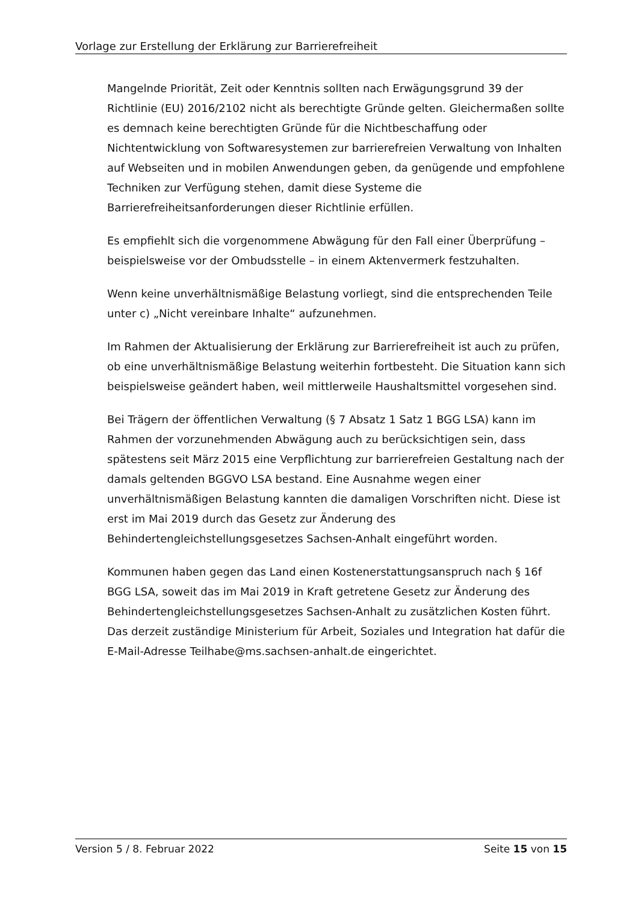Vorlage zur Erstellung der Erklärung zur Barrierefreiheit
Mangelnde Priorität, Zeit oder Kenntnis sollten nach Erwägungsgrund 39 der Richtlinie (EU) 2016/2102 nicht als berechtigte Gründe gelten. Gleichermaßen sollte es demnach keine berechtigten Gründe für die Nichtbeschaffung oder Nichtentwicklung von Softwaresystemen zur barrierefreien Verwaltung von Inhalten auf Webseiten und in mobilen Anwendungen geben, da genügende und empfohlene Techniken zur Verfügung stehen, damit diese Systeme die Barrierefreiheitsanforderungen dieser Richtlinie erfüllen.
Es empfiehlt sich die vorgenommene Abwägung für den Fall einer Überprüfung – beispielsweise vor der Ombudsstelle – in einem Aktenvermerk festzuhalten.
Wenn keine unverhältnismäßige Belastung vorliegt, sind die entsprechenden Teile unter c) „Nicht vereinbare Inhalte“ aufzunehmen.
Im Rahmen der Aktualisierung der Erklärung zur Barrierefreiheit ist auch zu prüfen, ob eine unverhältnismäßige Belastung weiterhin fortbesteht. Die Situation kann sich beispielsweise geändert haben, weil mittlerweile Haushaltsmittel vorgesehen sind.
Bei Trägern der öffentlichen Verwaltung (§ 7 Absatz 1 Satz 1 BGG LSA) kann im Rahmen der vorzunehmenden Abwägung auch zu berücksichtigen sein, dass spätestens seit März 2015 eine Verpflichtung zur barrierefreien Gestaltung nach der damals geltenden BGGVO LSA bestand. Eine Ausnahme wegen einer unverhältnismäßigen Belastung kannten die damaligen Vorschriften nicht. Diese ist erst im Mai 2019 durch das Gesetz zur Änderung des Behindertengleichstellungsgesetzes Sachsen-Anhalt eingeführt worden.
Kommunen haben gegen das Land einen Kostenerstattungsanspruch nach § 16f BGG LSA, soweit das im Mai 2019 in Kraft getretene Gesetz zur Änderung des Behindertengleichstellungsgesetzes Sachsen-Anhalt zu zusätzlichen Kosten führt. Das derzeit zuständige Ministerium für Arbeit, Soziales und Integration hat dafür die E-Mail-Adresse Teilhabe@ms.sachsen-anhalt.de eingerichtet.
Version 5 / 8. Februar 2022 Seite 15 von 15